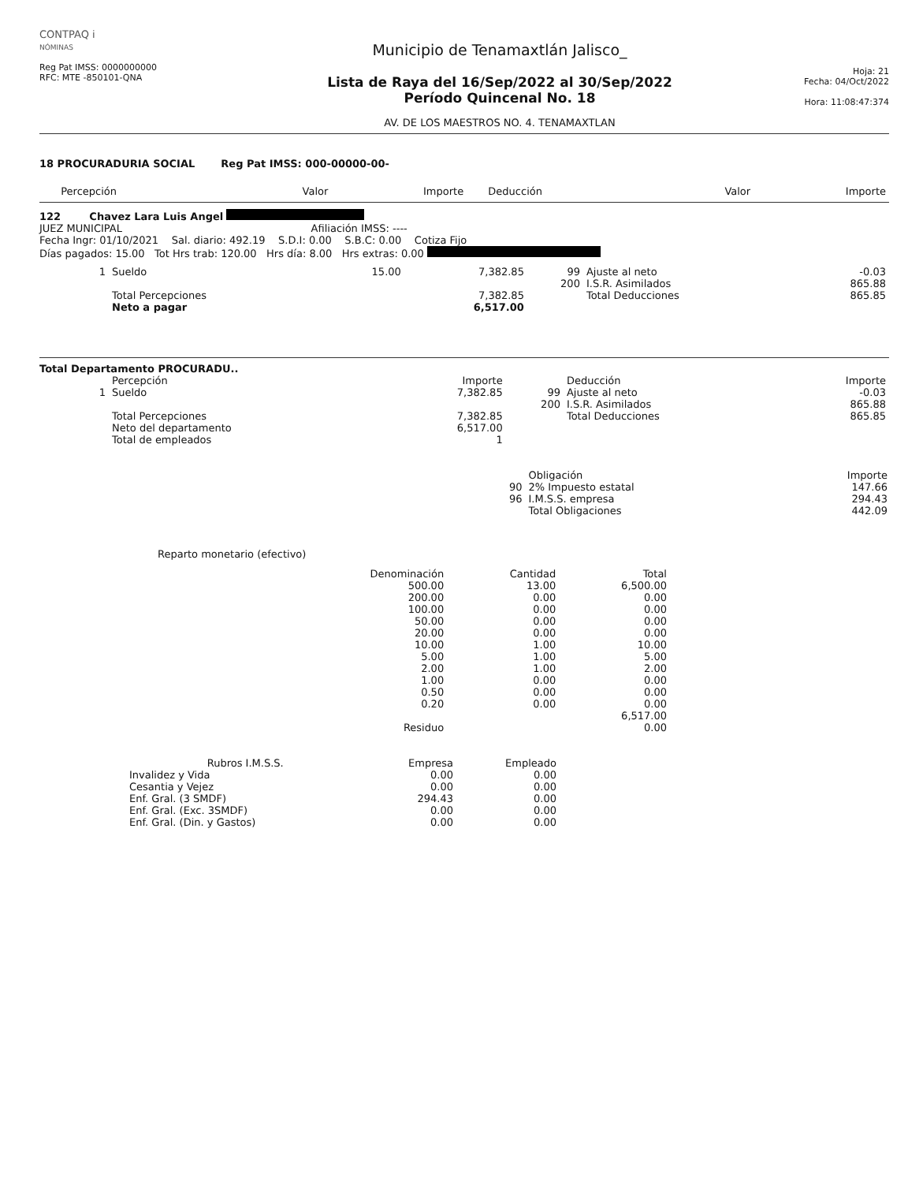CONTPAQ i
NÓMINAS
Reg Pat IMSS: 0000000000
RFC: MTE -850101-QNA
Municipio de Tenamaxtlán Jalisco_
Lista de Raya del 16/Sep/2022 al 30/Sep/2022
Período Quincenal No. 18
AV. DE LOS MAESTROS NO. 4. TENAMAXTLAN
Hoja: 21
Fecha: 04/Oct/2022
Hora: 11:08:47:374
18 PROCURADURIA SOCIAL Reg Pat IMSS: 000-00000-00-
| | Percepción | Valor | Importe | | Deducción | Valor | Importe |
| --- | --- | --- | --- | --- | --- | --- | --- |
122 Chavez Lara Luis Angel
JUEZ MUNICIPAL Afiliación IMSS: ----
Fecha Ingr: 01/10/2021 Sal. diario: 492.19 S.D.I: 0.00 S.B.C: 0.00 Cotiza Fijo
Días pagados: 15.00 Tot Hrs trab: 120.00 Hrs día: 8.00 Hrs extras: 0.00
| 1 | Sueldo | 15.00 | 7,382.85 | 99 | Ajuste al neto | -0.03 |
| | | | | 200 | I.S.R. Asimilados | 865.88 |
| | Total Percepciones | | 7,382.85 | | Total Deducciones | 865.85 |
| | Neto a pagar | | 6,517.00 | | | |
Total Departamento PROCURADU..
| | Percepción | Importe | | Deducción | Importe |
| --- | --- | --- | --- | --- | --- |
| 1 | Sueldo | 7,382.85 | 99 | Ajuste al neto | -0.03 |
| | | | 200 | I.S.R. Asimilados | 865.88 |
| | Total Percepciones | 7,382.85 | | Total Deducciones | 865.85 |
| | Neto del departamento | 6,517.00 | | | |
| | Total de empleados | 1 | | | |
| | Obligación | Importe |
| --- | --- | --- |
| 90 | 2% Impuesto estatal | 147.66 |
| 96 | I.M.S.S. empresa | 294.43 |
| | Total Obligaciones | 442.09 |
Reparto monetario (efectivo)
| Denominación | Cantidad | Total |
| --- | --- | --- |
| 500.00 | 13.00 | 6,500.00 |
| 200.00 | 0.00 | 0.00 |
| 100.00 | 0.00 | 0.00 |
| 50.00 | 0.00 | 0.00 |
| 20.00 | 0.00 | 0.00 |
| 10.00 | 1.00 | 10.00 |
| 5.00 | 1.00 | 5.00 |
| 2.00 | 1.00 | 2.00 |
| 1.00 | 0.00 | 0.00 |
| 0.50 | 0.00 | 0.00 |
| 0.20 | 0.00 | 0.00 |
| | | 6,517.00 |
| Residuo | | 0.00 |
| Rubros I.M.S.S. | Empresa | Empleado |
| --- | --- | --- |
| Invalidez y Vida | 0.00 | 0.00 |
| Cesantia y Vejez | 0.00 | 0.00 |
| Enf. Gral. (3 SMDF) | 294.43 | 0.00 |
| Enf. Gral. (Exc. 3SMDF) | 0.00 | 0.00 |
| Enf. Gral. (Din. y Gastos) | 0.00 | 0.00 |